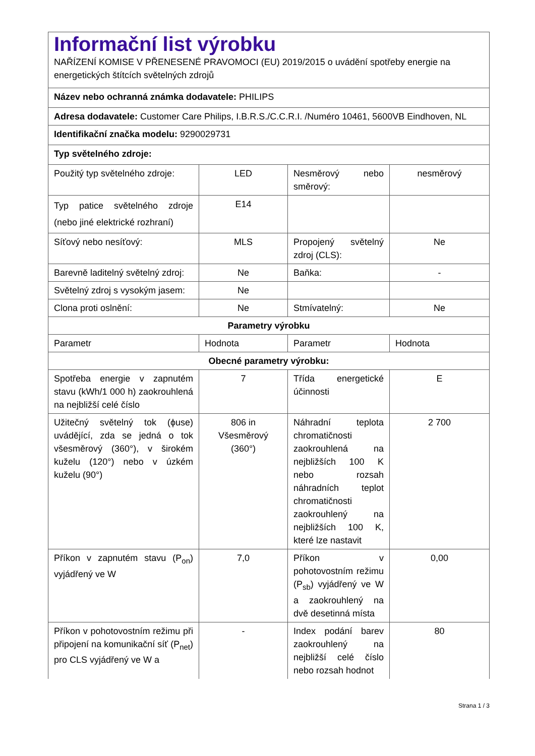| Informační list výrobku NAŘÍZENÍ KOMISE V PŘENESENÉ PRAVOMOCI (EU) 2019/2015 o uvádění spotřeby energie na energetických štítcích světelných zdrojů | | | |
| Název nebo ochranná známka dodavatele: PHILIPS | | | |
| Adresa dodavatele: Customer Care Philips, I.B.R.S./C.C.R.I. /Numéro 10461, 5600VB Eindhoven, NL | | | |
| Identifikační značka modelu: 9290029731 | | | |
| Typ světelného zdroje: | | | |
| Použitý typ světelného zdroje: | LED | Nesměrový nebo směrový: | nesměrový |
| Typ patice světelného zdroje (nebo jiné elektrické rozhraní) | E14 | | |
| Síťový nebo nesíťový: | MLS | Propojený světelný zdroj (CLS): | Ne |
| Barevně laditelný světelný zdroj: | Ne | Baňka: | - |
| Světelný zdroj s vysokým jasem: | Ne | | |
| Clona proti oslnění: | Ne | Stmívatelný: | Ne |
| Parametry výrobku | | | |
| Parametr | Hodnota | Parametr | Hodnota |
| Obecné parametry výrobku: | | | |
| Spotřeba energie v zapnutém stavu (kWh/1 000 h) zaokrouhlená na nejbližší celé číslo | 7 | Třída energetické účinnosti | E |
| Užitečný světelný tok (ϕuse) uvádějící, zda se jedná o tok všesměrový (360°), v širokém kuželu (120°) nebo v úzkém kuželu (90°) | 806 in Všesměrový (360°) | Náhradní teplota chromatičnosti zaokrouhlená na nejbližších 100 K nebo rozsah náhradních teplot chromatičnosti zaokrouhlený na nejbližších 100 K, které lze nastavit | 2 700 |
| Příkon v zapnutém stavu (P<sub>on</sub>) vyjádřený ve W | 7,0 | Příkon v pohotovostním režimu (P<sub>sb</sub>) vyjádřený ve W a zaokrouhlený na dvě desetinná místa | 0,00 |
| Příkon v pohotovostním režimu při připojení na komunikační síť (P<sub>net</sub>) pro CLS vyjádřený ve W a | - | Index podání barev zaokrouhlený na nejbližší celé číslo nebo rozsah hodnot | 80 |
Strana 1 / 3